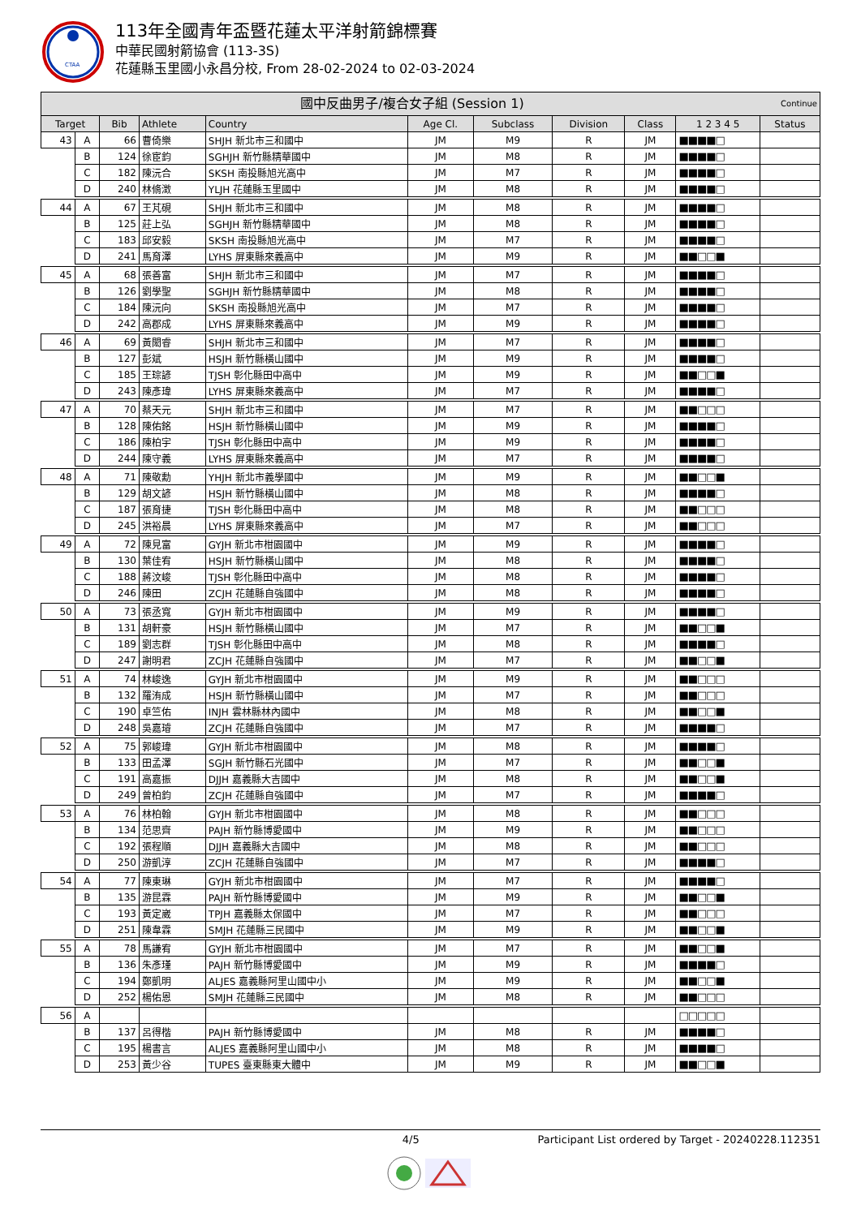CTAA
113年全國青年盃暨花蓮太平洋射箭錦標賽
中華民國射箭協會 (113-3S)
花蓮縣玉里國小永昌分校, From 28-02-2024 to 02-03-2024
| 國中反曲男子/複合女子組 (Session 1) Continue | | | | | | | | | | |
| --- | --- | --- | --- | --- | --- | --- | --- | --- | --- | --- |
| Target | | Bib | Athlete | Country | Age Cl. | Subclass | Division | Class | 1 2 3 4 5 | Status |
| 43 | A | 66 | 曹倚樂 | SHJH 新北市三和國中 | JM | M9 | R | JM | ■■■■□ | |
| | B | 124 | 徐宦鈞 | SGHJH 新竹縣精華國中 | JM | M8 | R | JM | ■■■■□ | |
| | C | 182 | 陳沅合 | SKSH 南投縣旭光高中 | JM | M7 | R | JM | ■■■■□ | |
| | D | 240 | 林脩澂 | YLJH 花蓮縣玉里國中 | JM | M8 | R | JM | ■■■■□ | |
| 44 | A | 67 | 王芃硯 | SHJH 新北市三和國中 | JM | M8 | R | JM | ■■■■□ | |
| | B | 125 | 莊上弘 | SGHJH 新竹縣精華國中 | JM | M8 | R | JM | ■■■■□ | |
| | C | 183 | 邱安毅 | SKSH 南投縣旭光高中 | JM | M7 | R | JM | ■■■■□ | |
| | D | 241 | 馬育澤 | LYHS 屏東縣來義高中 | JM | M9 | R | JM | ■■□□■ | |
| 45 | A | 68 | 張善富 | SHJH 新北市三和國中 | JM | M7 | R | JM | ■■■■□ | |
| | B | 126 | 劉學聖 | SGHJH 新竹縣精華國中 | JM | M8 | R | JM | ■■■■□ | |
| | C | 184 | 陳沅向 | SKSH 南投縣旭光高中 | JM | M7 | R | JM | ■■■■□ | |
| | D | 242 | 高郡成 | LYHS 屏東縣來義高中 | JM | M9 | R | JM | ■■■■□ | |
| 46 | A | 69 | 黃閎睿 | SHJH 新北市三和國中 | JM | M7 | R | JM | ■■■■□ | |
| | B | 127 | 彭斌 | HSJH 新竹縣橫山國中 | JM | M9 | R | JM | ■■■■□ | |
| | C | 185 | 王琮諺 | TJSH 彰化縣田中高中 | JM | M9 | R | JM | ■■□□■ | |
| | D | 243 | 陳彥瑋 | LYHS 屏東縣來義高中 | JM | M7 | R | JM | ■■■■□ | |
| 47 | A | 70 | 蔡天元 | SHJH 新北市三和國中 | JM | M7 | R | JM | ■■□□□ | |
| | B | 128 | 陳佑銘 | HSJH 新竹縣橫山國中 | JM | M9 | R | JM | ■■■■□ | |
| | C | 186 | 陳柏宇 | TJSH 彰化縣田中高中 | JM | M9 | R | JM | ■■■■□ | |
| | D | 244 | 陳守義 | LYHS 屏東縣來義高中 | JM | M7 | R | JM | ■■■■□ | |
| 48 | A | 71 | 陳敬勳 | YHJH 新北市義學國中 | JM | M9 | R | JM | ■■□□■ | |
| | B | 129 | 胡文諺 | HSJH 新竹縣橫山國中 | JM | M8 | R | JM | ■■■■□ | |
| | C | 187 | 張育捷 | TJSH 彰化縣田中高中 | JM | M8 | R | JM | ■■□□□ | |
| | D | 245 | 洪裕晨 | LYHS 屏東縣來義高中 | JM | M7 | R | JM | ■■□□□ | |
| 49 | A | 72 | 陳見富 | GYJH 新北市柑園國中 | JM | M9 | R | JM | ■■■■□ | |
| | B | 130 | 葉佳宥 | HSJH 新竹縣橫山國中 | JM | M8 | R | JM | ■■■■□ | |
| | C | 188 | 蔣汶峻 | TJSH 彰化縣田中高中 | JM | M8 | R | JM | ■■■■□ | |
| | D | 246 | 陳田 | ZCJH 花蓮縣自強國中 | JM | M8 | R | JM | ■■■■□ | |
| 50 | A | 73 | 張丞寬 | GYJH 新北市柑園國中 | JM | M9 | R | JM | ■■■■□ | |
| | B | 131 | 胡軒豪 | HSJH 新竹縣橫山國中 | JM | M7 | R | JM | ■■□□■ | |
| | C | 189 | 劉志群 | TJSH 彰化縣田中高中 | JM | M8 | R | JM | ■■■■□ | |
| | D | 247 | 謝明君 | ZCJH 花蓮縣自強國中 | JM | M7 | R | JM | ■■□□■ | |
| 51 | A | 74 | 林峻逸 | GYJH 新北市柑園國中 | JM | M9 | R | JM | ■■□□□ | |
| | B | 132 | 羅洧成 | HSJH 新竹縣橫山國中 | JM | M7 | R | JM | ■■□□□ | |
| | C | 190 | 卓竺佑 | INJH 雲林縣林內國中 | JM | M8 | R | JM | ■■□□■ | |
| | D | 248 | 吳嘉璿 | ZCJH 花蓮縣自強國中 | JM | M7 | R | JM | ■■■■□ | |
| 52 | A | 75 | 郭峻瑋 | GYJH 新北市柑園國中 | JM | M8 | R | JM | ■■■■□ | |
| | B | 133 | 田孟澤 | SGJH 新竹縣石光國中 | JM | M7 | R | JM | ■■□□■ | |
| | C | 191 | 高嘉振 | DJJH 嘉義縣大吉國中 | JM | M8 | R | JM | ■■□□■ | |
| | D | 249 | 曾柏鈞 | ZCJH 花蓮縣自強國中 | JM | M7 | R | JM | ■■■■□ | |
| 53 | A | 76 | 林柏翰 | GYJH 新北市柑園國中 | JM | M8 | R | JM | ■■□□□ | |
| | B | 134 | 范思齊 | PAJH 新竹縣博愛國中 | JM | M9 | R | JM | ■■□□□ | |
| | C | 192 | 張程順 | DJJH 嘉義縣大吉國中 | JM | M8 | R | JM | ■■□□□ | |
| | D | 250 | 游凱淳 | ZCJH 花蓮縣自強國中 | JM | M7 | R | JM | ■■■■□ | |
| 54 | A | 77 | 陳東琳 | GYJH 新北市柑園國中 | JM | M7 | R | JM | ■■■■□ | |
| | B | 135 | 游昆霖 | PAJH 新竹縣博愛國中 | JM | M9 | R | JM | ■■□□■ | |
| | C | 193 | 黃定崴 | TPJH 嘉義縣太保國中 | JM | M7 | R | JM | ■■□□□ | |
| | D | 251 | 陳韋霖 | SMJH 花蓮縣三民國中 | JM | M9 | R | JM | ■■□□■ | |
| 55 | A | 78 | 馬謙宥 | GYJH 新北市柑園國中 | JM | M7 | R | JM | ■■□□■ | |
| | B | 136 | 朱彥瑾 | PAJH 新竹縣博愛國中 | JM | M9 | R | JM | ■■■■□ | |
| | C | 194 | 鄭凱明 | ALJES 嘉義縣阿里山國中小 | JM | M9 | R | JM | ■■□□■ | |
| | D | 252 | 楊佑恩 | SMJH 花蓮縣三民國中 | JM | M8 | R | JM | ■■□□□ | |
| 56 | A | | | | | | | | □□□□□ | |
| | B | 137 | 呂得楷 | PAJH 新竹縣博愛國中 | JM | M8 | R | JM | ■■■■□ | |
| | C | 195 | 楊書言 | ALJES 嘉義縣阿里山國中小 | JM | M8 | R | JM | ■■■■□ | |
| | D | 253 | 黃少谷 | TUPES 臺東縣東大體中 | JM | M9 | R | JM | ■■□□■ | |
4/5 Participant List ordered by Target - 20240228.112351